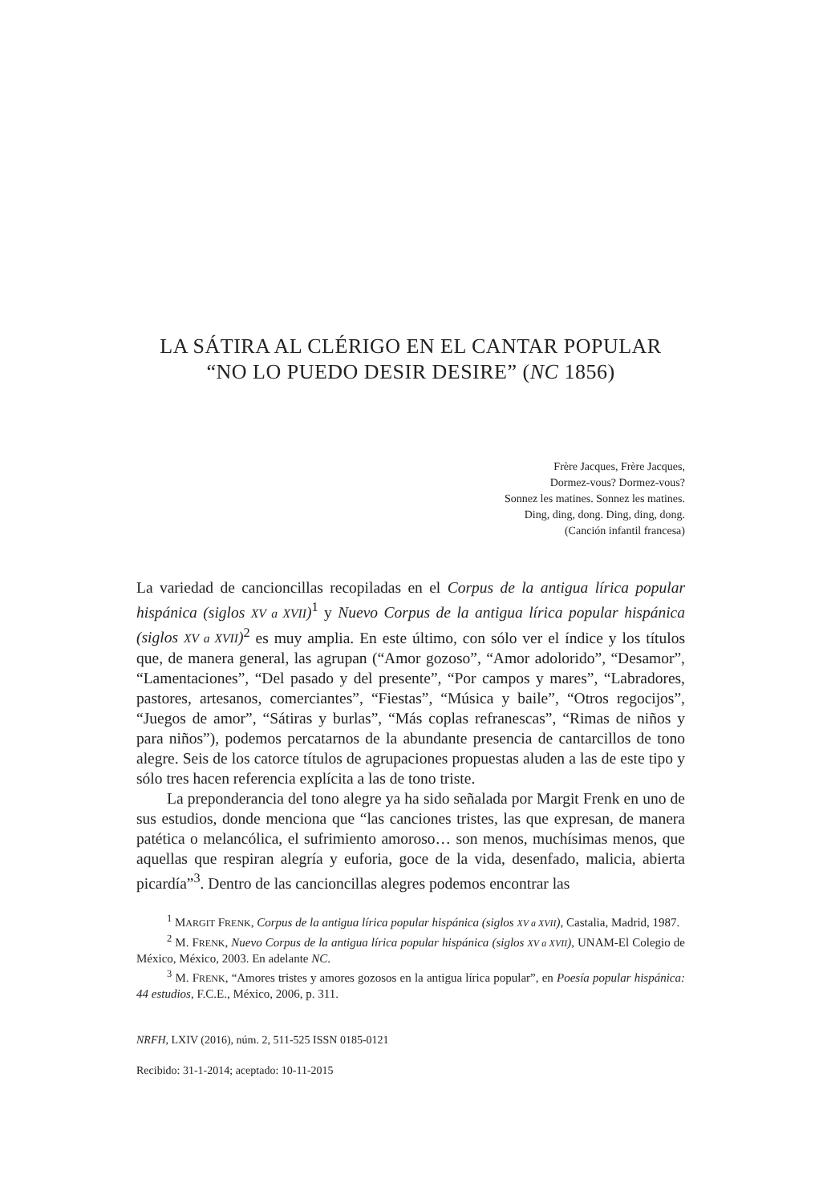LA SÁTIRA AL CLÉRIGO EN EL CANTAR POPULAR
“NO LO PUEDO DESIR DESIRE” (NC 1856)
Frère Jacques, Frère Jacques,
Dormez-vous? Dormez-vous?
Sonnez les matines. Sonnez les matines.
Ding, ding, dong. Ding, ding, dong.
(Canción infantil francesa)
La variedad de cancioncillas recopiladas en el Corpus de la antigua lírica popular hispánica (siglos XV a XVII)<sup>1</sup> y Nuevo Corpus de la antigua lírica popular hispánica (siglos XV a XVII)<sup>2</sup> es muy amplia. En este último, con sólo ver el índice y los títulos que, de manera general, las agrupan (“Amor gozoso”, “Amor adolorido”, “Desamor”, “Lamentaciones”, “Del pasado y del presente”, “Por campos y mares”, “Labradores, pastores, artesanos, comerciantes”, “Fiestas”, “Música y baile”, “Otros regocijos”, “Juegos de amor”, “Sátiras y burlas”, “Más coplas refranescas”, “Rimas de niños y para niños”), podemos percatarnos de la abundante presencia de cantarcillos de tono alegre. Seis de los catorce títulos de agrupaciones propuestas aluden a las de este tipo y sólo tres hacen referencia explícita a las de tono triste.
La preponderancia del tono alegre ya ha sido señalada por Margit Frenk en uno de sus estudios, donde menciona que “las canciones tristes, las que expresan, de manera patética o melancólica, el sufrimiento amoroso… son menos, muchísimas menos, que aquellas que respiran alegría y euforia, goce de la vida, desenfado, malicia, abierta picardía”<sup>3</sup>. Dentro de las cancioncillas alegres podemos encontrar las
<sup>1</sup> MARGIT FRENK, Corpus de la antigua lírica popular hispánica (siglos XV a XVII), Castalia, Madrid, 1987.
<sup>2</sup> M. FRENK, Nuevo Corpus de la antigua lírica popular hispánica (siglos XV a XVII), UNAM-El Colegio de México, México, 2003. En adelante NC.
<sup>3</sup> M. FRENK, “Amores tristes y amores gozosos en la antigua lírica popular”, en Poesía popular hispánica: 44 estudios, F.C.E., México, 2006, p. 311.
NRFH, LXIV (2016), núm. 2, 511-525 ISSN 0185-0121
Recibido: 31-1-2014; aceptado: 10-11-2015